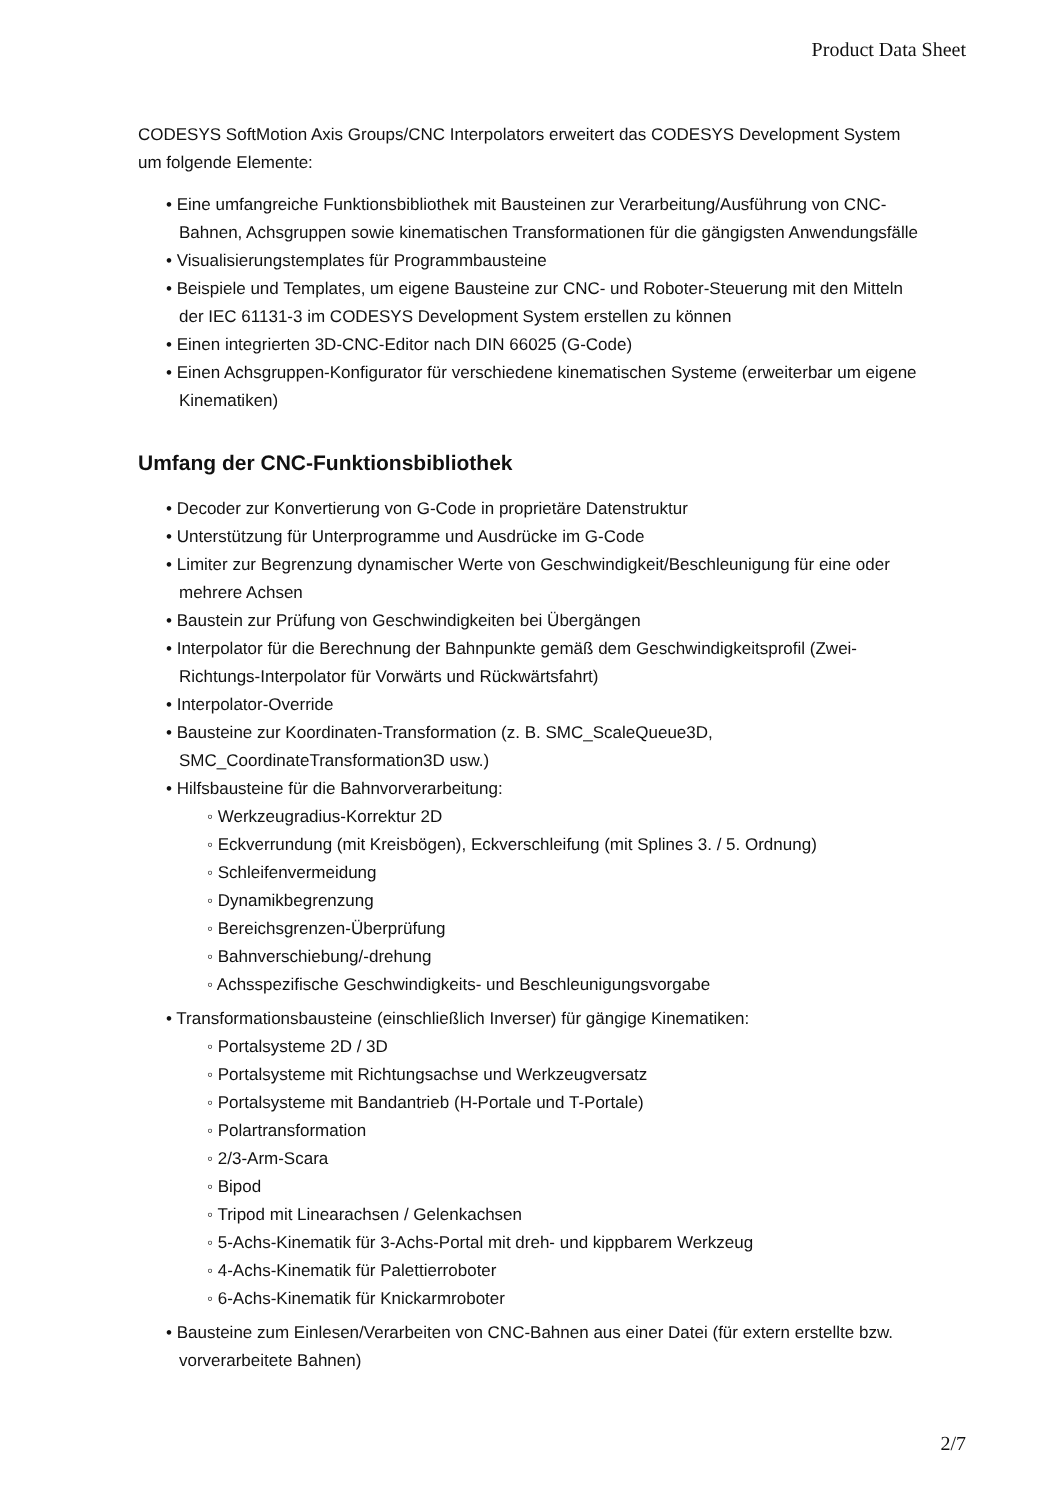Product Data Sheet
CODESYS SoftMotion Axis Groups/CNC Interpolators erweitert das CODESYS Development System um folgende Elemente:
• Eine umfangreiche Funktionsbibliothek mit Bausteinen zur Verarbeitung/Ausführung von CNC-Bahnen, Achsgruppen sowie kinematischen Transformationen für die gängigsten Anwendungsfälle
• Visualisierungstemplates für Programmbausteine
• Beispiele und Templates, um eigene Bausteine zur CNC- und Roboter-Steuerung mit den Mitteln der IEC 61131-3 im CODESYS Development System erstellen zu können
• Einen integrierten 3D-CNC-Editor nach DIN 66025 (G-Code)
• Einen Achsgruppen-Konfigurator für verschiedene kinematischen Systeme (erweiterbar um eigene Kinematiken)
Umfang der CNC-Funktionsbibliothek
• Decoder zur Konvertierung von G-Code in proprietäre Datenstruktur
• Unterstützung für Unterprogramme und Ausdrücke im G-Code
• Limiter zur Begrenzung dynamischer Werte von Geschwindigkeit/Beschleunigung für eine oder mehrere Achsen
• Baustein zur Prüfung von Geschwindigkeiten bei Übergängen
• Interpolator für die Berechnung der Bahnpunkte gemäß dem Geschwindigkeitsprofil (Zwei-Richtungs-Interpolator für Vorwärts und Rückwärtsfahrt)
• Interpolator-Override
• Bausteine zur Koordinaten-Transformation (z. B. SMC_ScaleQueue3D, SMC_CoordinateTransformation3D usw.)
• Hilfsbausteine für die Bahnvorverarbeitung:
◦ Werkzeugradius-Korrektur 2D
◦ Eckverrundung (mit Kreisbögen), Eckverschleifung (mit Splines 3. / 5. Ordnung)
◦ Schleifenvermeidung
◦ Dynamikbegrenzung
◦ Bereichsgrenzen-Überprüfung
◦ Bahnverschiebung/-drehung
◦ Achsspezifische Geschwindigkeits- und Beschleunigungsvorgabe
• Transformationsbausteine (einschließlich Inverser) für gängige Kinematiken:
◦ Portalsysteme 2D / 3D
◦ Portalsysteme mit Richtungsachse und Werkzeugversatz
◦ Portalsysteme mit Bandantrieb (H-Portale und T-Portale)
◦ Polartransformation
◦ 2/3-Arm-Scara
◦ Bipod
◦ Tripod mit Linearachsen / Gelenkachsen
◦ 5-Achs-Kinematik für 3-Achs-Portal mit dreh- und kippbarem Werkzeug
◦ 4-Achs-Kinematik für Palettierroboter
◦ 6-Achs-Kinematik für Knickarmroboter
• Bausteine zum Einlesen/Verarbeiten von CNC-Bahnen aus einer Datei (für extern erstellte bzw. vorverarbeitete Bahnen)
2/7